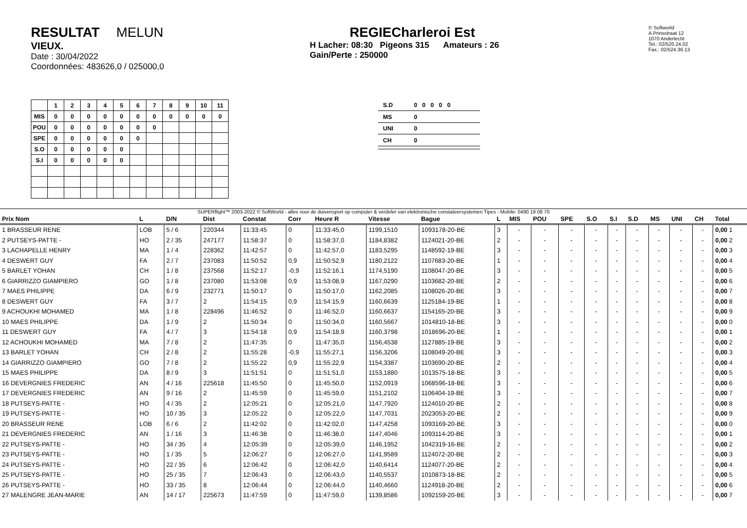RESULTAT MELUN
VIEUX.
Date : 30/04/2022
Coordonnées: 483626,0 / 025000,0
REGIECharleroi Est
H Lacher: 08:30 Pigeons 315 Amateurs : 26
Gain/Perte : 250000
© Softworld
A.Prinsstraat 12
1070 Anderlecht
Tel.: 02/520.24.02
Fax.: 02/524.36.13
| | 1 | 2 | 3 | 4 | 5 | 6 | 7 | 8 | 9 | 10 | 11 |
| --- | --- | --- | --- | --- | --- | --- | --- | --- | --- | --- | --- |
| MIS | 0 | 0 | 0 | 0 | 0 | 0 | 0 | 0 | 0 | 0 | 0 |
| POU | 0 | 0 | 0 | 0 | 0 | 0 | 0 | | | | |
| SPE | 0 | 0 | 0 | 0 | 0 | 0 | | | | | |
| S.O | 0 | 0 | 0 | 0 | 0 | | | | | | |
| S.I | 0 | 0 | 0 | 0 | 0 | | | | | | |
| S.D | 0 0 0 0 0 |
| MS | 0 |
| UNI | 0 |
| CH | 0 |
SUPERflight™ 2003-2022 © SoftWorld - alles voor de duivensport op computer & verdeler van elektronische constateersystemen Tipes - Mobile: 0490 19 08 70
| Prix Nom | L | D/N | Dist | Constat | Corr | Heure R | Vitesse | Bague | L | MIS | POU | SPE | S.O | S.I | S.D | MS | UNI | CH | Total |
| --- | --- | --- | --- | --- | --- | --- | --- | --- | --- | --- | --- | --- | --- | --- | --- | --- | --- | --- | --- |
| 1 BRASSEUR RENE | LOB | 5 / 6 | 220344 | 11:33:45 | 0 | 11:33:45,0 | 1199,1510 | 1093178-20-BE | 3 | - | - | - | - | - | - | - | - | - | 0,00 1 |
| 2 PUTSEYS-PATTE - | HO | 2 / 35 | 247177 | 11:58:37 | 0 | 11:58:37,0 | 1184,8382 | 1124021-20-BE | 2 | - | - | - | - | - | - | - | - | - | 0,00 2 |
| 3 LACHAPELLE HENRY | MA | 1 / 4 | 228362 | 11:42:57 | 0 | 11:42:57,0 | 1183,5295 | 1148592-19-BE | 3 | - | - | - | - | - | - | - | - | - | 0,00 3 |
| 4 DESWERT GUY | FA | 2 / 7 | 237083 | 11:50:52 | 0,9 | 11:50:52,9 | 1180,2122 | 1107683-20-BE | 1 | - | - | - | - | - | - | - | - | - | 0,00 4 |
| 5 BARLET YOHAN | CH | 1 / 8 | 237568 | 11:52:17 | -0,9 | 11:52:16,1 | 1174,5190 | 1108047-20-BE | 3 | - | - | - | - | - | - | - | - | - | 0,00 5 |
| 6 GIARRIZZO GIAMPIERO | GO | 1 / 8 | 237080 | 11:53:08 | 0,9 | 11:53:08,9 | 1167,0290 | 1103682-20-BE | 2 | - | - | - | - | - | - | - | - | - | 0,00 6 |
| 7 MAES PHILIPPE | DA | 6 / 9 | 232771 | 11:50:17 | 0 | 11:50:17,0 | 1162,2085 | 1108026-20-BE | 3 | - | - | - | - | - | - | - | - | - | 0,00 7 |
| 8 DESWERT GUY | FA | 3 / 7 | 2 | 11:54:15 | 0,9 | 11:54:15,9 | 1160,6639 | 1125184-19-BE | 1 | - | - | - | - | - | - | - | - | - | 0,00 8 |
| 9 ACHOUKHI MOHAMED | MA | 1 / 8 | 228496 | 11:46:52 | 0 | 11:46:52,0 | 1160,6637 | 1154165-20-BE | 3 | - | - | - | - | - | - | - | - | - | 0,00 9 |
| 10 MAES PHILIPPE | DA | 1 / 9 | 2 | 11:50:34 | 0 | 11:50:34,0 | 1160,5667 | 1014810-18-BE | 3 | - | - | - | - | - | - | - | - | - | 0,00 0 |
| 11 DESWERT GUY | FA | 4 / 7 | 3 | 11:54:18 | 0,9 | 11:54:18,9 | 1160,3798 | 1018696-20-BE | 1 | - | - | - | - | - | - | - | - | - | 0,00 1 |
| 12 ACHOUKHI MOHAMED | MA | 7 / 8 | 2 | 11:47:35 | 0 | 11:47:35,0 | 1156,4538 | 1127885-19-BE | 3 | - | - | - | - | - | - | - | - | - | 0,00 2 |
| 13 BARLET YOHAN | CH | 2 / 8 | 2 | 11:55:28 | -0,9 | 11:55:27,1 | 1156,3206 | 1108049-20-BE | 3 | - | - | - | - | - | - | - | - | - | 0,00 3 |
| 14 GIARRIZZO GIAMPIERO | GO | 7 / 8 | 2 | 11:55:22 | 0,9 | 11:55:22,9 | 1154,3387 | 1103690-20-BE | 2 | - | - | - | - | - | - | - | - | - | 0,00 4 |
| 15 MAES PHILIPPE | DA | 8 / 9 | 3 | 11:51:51 | 0 | 11:51:51,0 | 1153,1880 | 1013575-18-BE | 3 | - | - | - | - | - | - | - | - | - | 0,00 5 |
| 16 DEVERGNIES FREDERIC | AN | 4 / 16 | 225618 | 11:45:50 | 0 | 11:45:50,0 | 1152,0919 | 1068596-18-BE | 3 | - | - | - | - | - | - | - | - | - | 0,00 6 |
| 17 DEVERGNIES FREDERIC | AN | 9 / 16 | 2 | 11:45:59 | 0 | 11:45:59,0 | 1151,2102 | 1106404-19-BE | 3 | - | - | - | - | - | - | - | - | - | 0,00 7 |
| 18 PUTSEYS-PATTE - | HO | 4 / 35 | 2 | 12:05:21 | 0 | 12:05:21,0 | 1147,7920 | 1124010-20-BE | 2 | - | - | - | - | - | - | - | - | - | 0,00 8 |
| 19 PUTSEYS-PATTE - | HO | 10 / 35 | 3 | 12:05:22 | 0 | 12:05:22,0 | 1147,7031 | 2023053-20-BE | 2 | - | - | - | - | - | - | - | - | - | 0,00 9 |
| 20 BRASSEUR RENE | LOB | 6 / 6 | 2 | 11:42:02 | 0 | 11:42:02,0 | 1147,4258 | 1093169-20-BE | 3 | - | - | - | - | - | - | - | - | - | 0,00 0 |
| 21 DEVERGNIES FREDERIC | AN | 1 / 16 | 3 | 11:46:38 | 0 | 11:46:38,0 | 1147,4046 | 1093114-20-BE | 3 | - | - | - | - | - | - | - | - | - | 0,00 1 |
| 22 PUTSEYS-PATTE - | HO | 34 / 35 | 4 | 12:05:39 | 0 | 12:05:39,0 | 1146,1952 | 1042319-16-BE | 2 | - | - | - | - | - | - | - | - | - | 0,00 2 |
| 23 PUTSEYS-PATTE - | HO | 1 / 35 | 5 | 12:06:27 | 0 | 12:06:27,0 | 1141,9589 | 1124072-20-BE | 2 | - | - | - | - | - | - | - | - | - | 0,00 3 |
| 24 PUTSEYS-PATTE - | HO | 22 / 35 | 6 | 12:06:42 | 0 | 12:06:42,0 | 1140,6414 | 1124077-20-BE | 2 | - | - | - | - | - | - | - | - | - | 0,00 4 |
| 25 PUTSEYS-PATTE - | HO | 25 / 35 | 7 | 12:06:43 | 0 | 12:06:43,0 | 1140,5537 | 1010873-18-BE | 2 | - | - | - | - | - | - | - | - | - | 0,00 5 |
| 26 PUTSEYS-PATTE - | HO | 33 / 35 | 8 | 12:06:44 | 0 | 12:06:44,0 | 1140,4660 | 1124918-20-BE | 2 | - | - | - | - | - | - | - | - | - | 0,00 6 |
| 27 MALENGRE JEAN-MARIE | AN | 14 / 17 | 225673 | 11:47:59 | 0 | 11:47:59,0 | 1139,8586 | 1092159-20-BE | 3 | - | - | - | - | - | - | - | - | - | 0,00 7 |